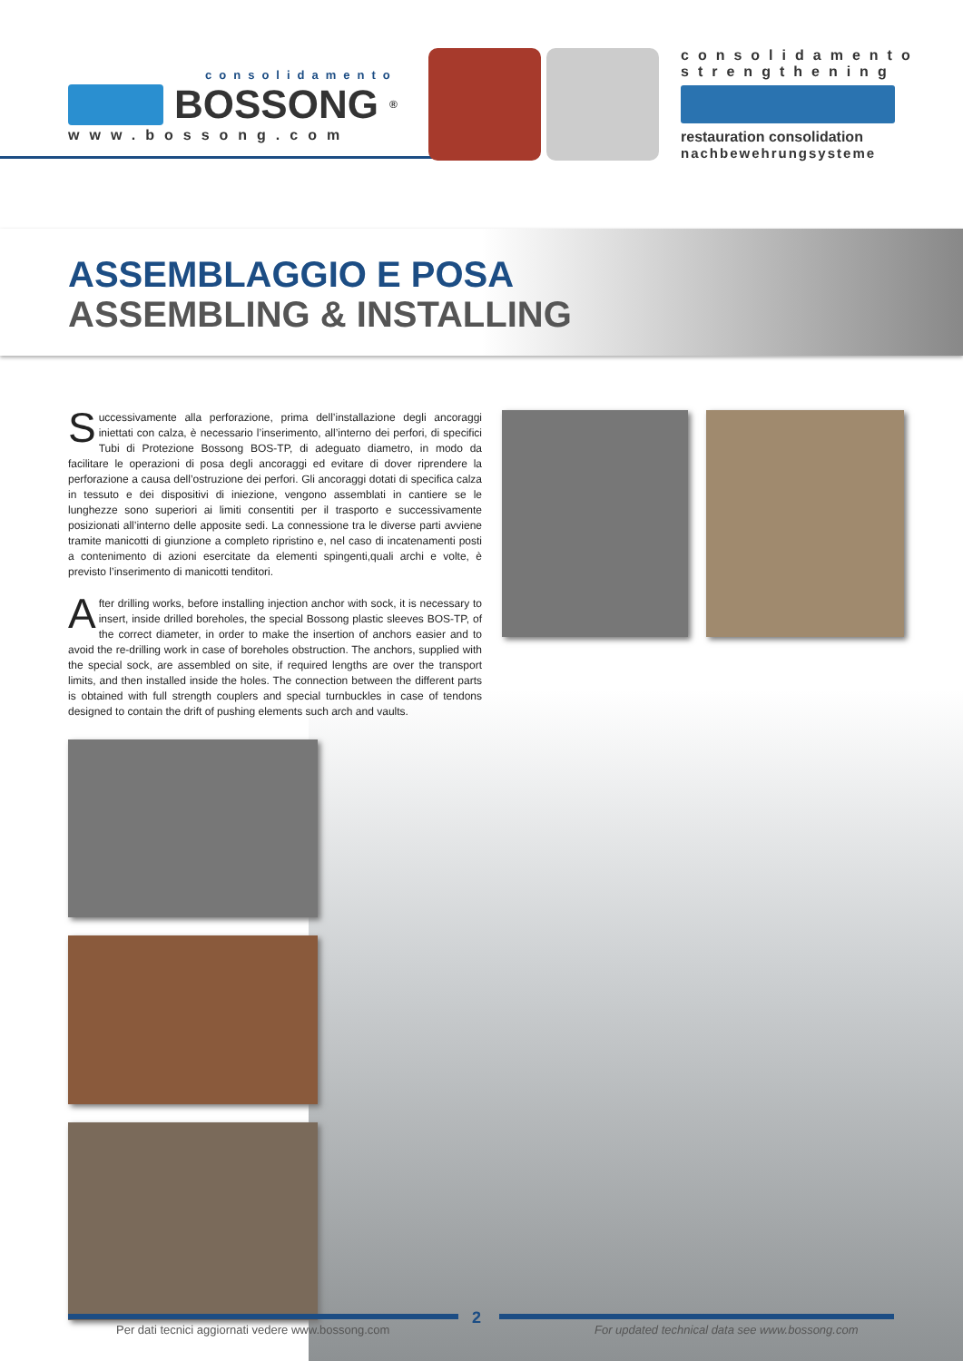consolidamento
BOSSONG<sup>®</sup>
www.bossong.com
consolidamento
strengthening
restauration consolidation
nachbewehrungsysteme
ASSEMBLAGGIO E POSA
ASSEMBLING & INSTALLING
Successivamente alla perforazione, prima dell’installazione degli ancoraggi iniettati con calza, è necessario l’inserimento, all’interno dei perfori, di specifici Tubi di Protezione Bossong BOS-TP, di adeguato diametro, in modo da facilitare le operazioni di posa degli ancoraggi ed evitare di dover riprendere la perforazione a causa dell’ostruzione dei perfori. Gli ancoraggi dotati di specifica calza in tessuto e dei dispositivi di iniezione, vengono assemblati in cantiere se le lunghezze sono superiori ai limiti consentiti per il trasporto e successivamente posizionati all’interno delle apposite sedi. La connessione tra le diverse parti avviene tramite manicotti di giunzione a completo ripristino e, nel caso di incatenamenti posti a contenimento di azioni esercitate da elementi spingenti,quali archi e volte, è previsto l’inserimento di manicotti tenditori.
After drilling works, before installing injection anchor with sock, it is necessary to insert, inside drilled boreholes, the special Bossong plastic sleeves BOS-TP, of the correct diameter, in order to make the insertion of anchors easier and to avoid the re-drilling work in case of boreholes obstruction. The anchors, supplied with the special sock, are assembled on site, if required lengths are over the transport limits, and then installed inside the holes. The connection between the different parts is obtained with full strength couplers and special turnbuckles in case of tendons designed to contain the drift of pushing elements such arch and vaults.
2
Per dati tecnici aggiornati vedere www.bossong.com
For updated technical data see www.bossong.com